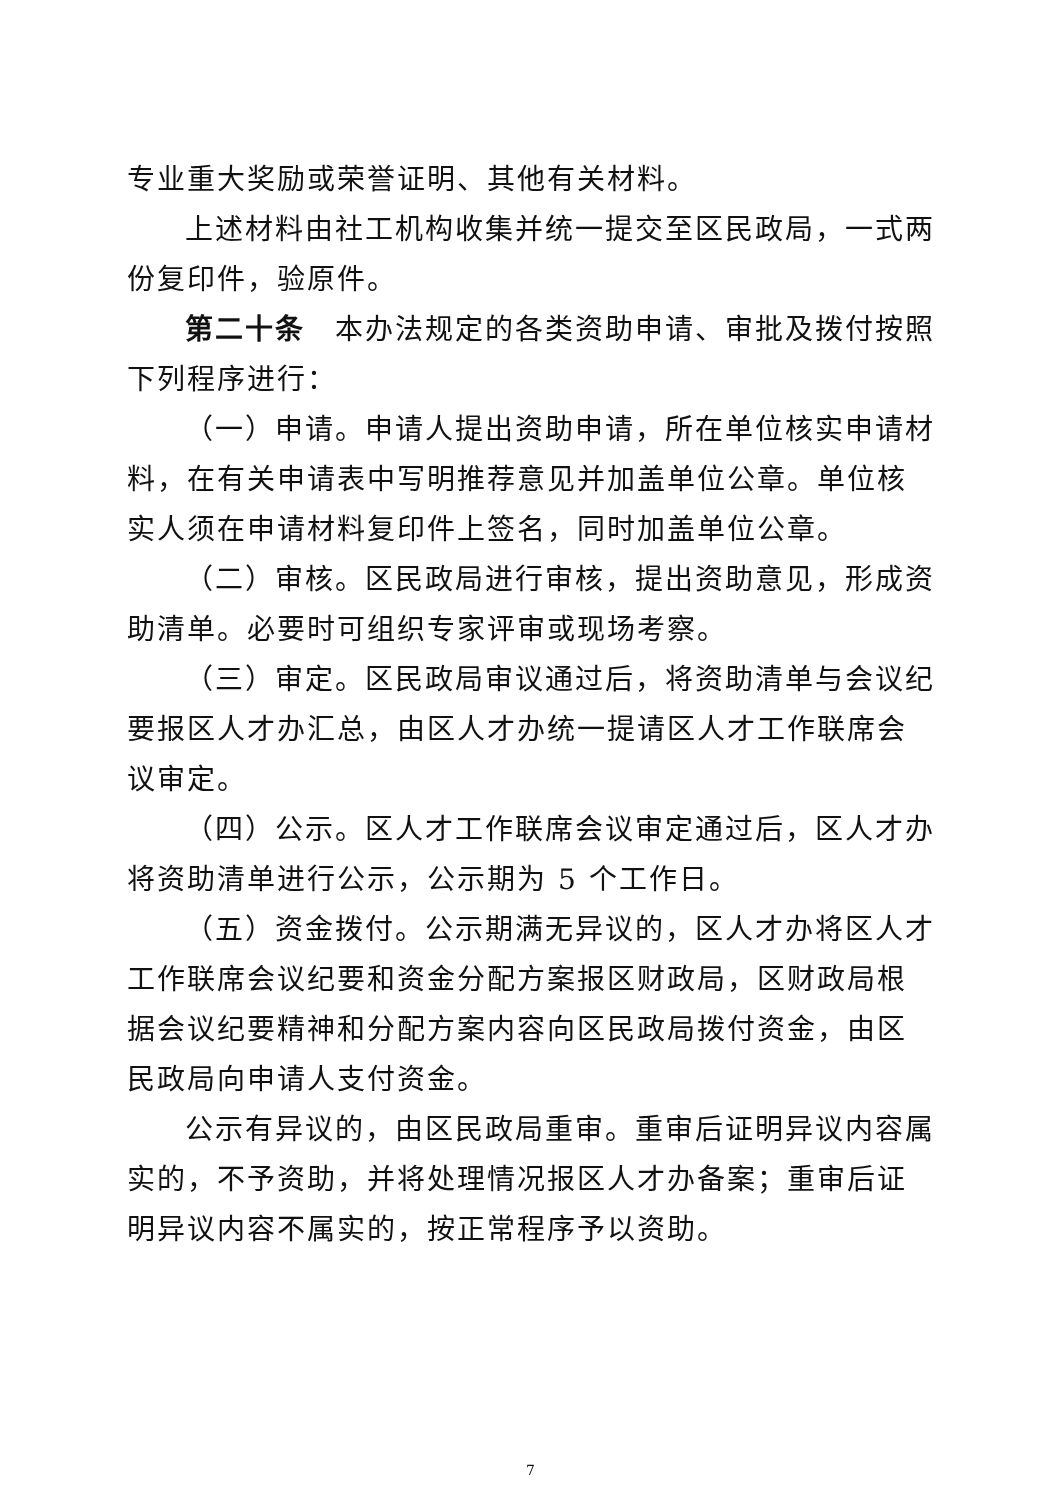专业重大奖励或荣誉证明、其他有关材料。
上述材料由社工机构收集并统一提交至区民政局，一式两份复印件，验原件。
第二十条　本办法规定的各类资助申请、审批及拨付按照下列程序进行：
（一）申请。申请人提出资助申请，所在单位核实申请材料，在有关申请表中写明推荐意见并加盖单位公章。单位核实人须在申请材料复印件上签名，同时加盖单位公章。
（二）审核。区民政局进行审核，提出资助意见，形成资助清单。必要时可组织专家评审或现场考察。
（三）审定。区民政局审议通过后，将资助清单与会议纪要报区人才办汇总，由区人才办统一提请区人才工作联席会议审定。
（四）公示。区人才工作联席会议审定通过后，区人才办将资助清单进行公示，公示期为 5 个工作日。
（五）资金拨付。公示期满无异议的，区人才办将区人才工作联席会议纪要和资金分配方案报区财政局，区财政局根据会议纪要精神和分配方案内容向区民政局拨付资金，由区民政局向申请人支付资金。
公示有异议的，由区民政局重审。重审后证明异议内容属实的，不予资助，并将处理情况报区人才办备案；重审后证明异议内容不属实的，按正常程序予以资助。
7